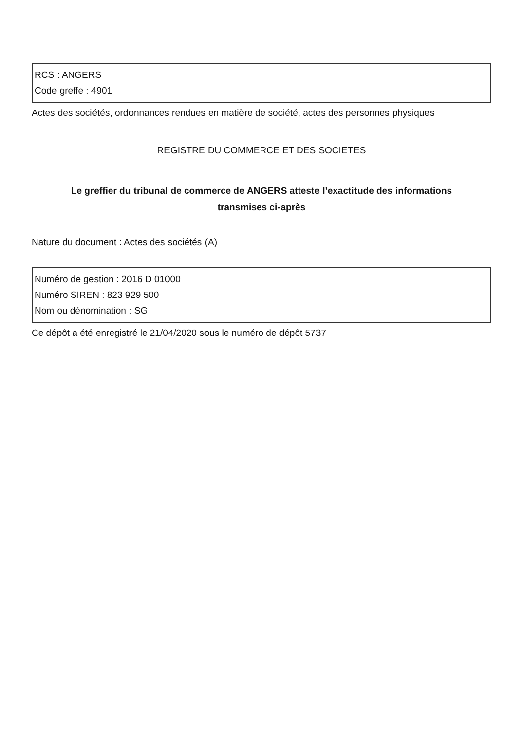RCS : ANGERS
Code greffe : 4901
Actes des sociétés, ordonnances rendues en matière de société, actes des personnes physiques
REGISTRE DU COMMERCE ET DES SOCIETES
Le greffier du tribunal de commerce de ANGERS atteste l’exactitude des informations
transmises ci-après
Nature du document : Actes des sociétés (A)
Numéro de gestion : 2016 D 01000
Numéro SIREN : 823 929 500
Nom ou dénomination : SG
Ce dépôt a été enregistré le 21/04/2020 sous le numéro de dépôt 5737